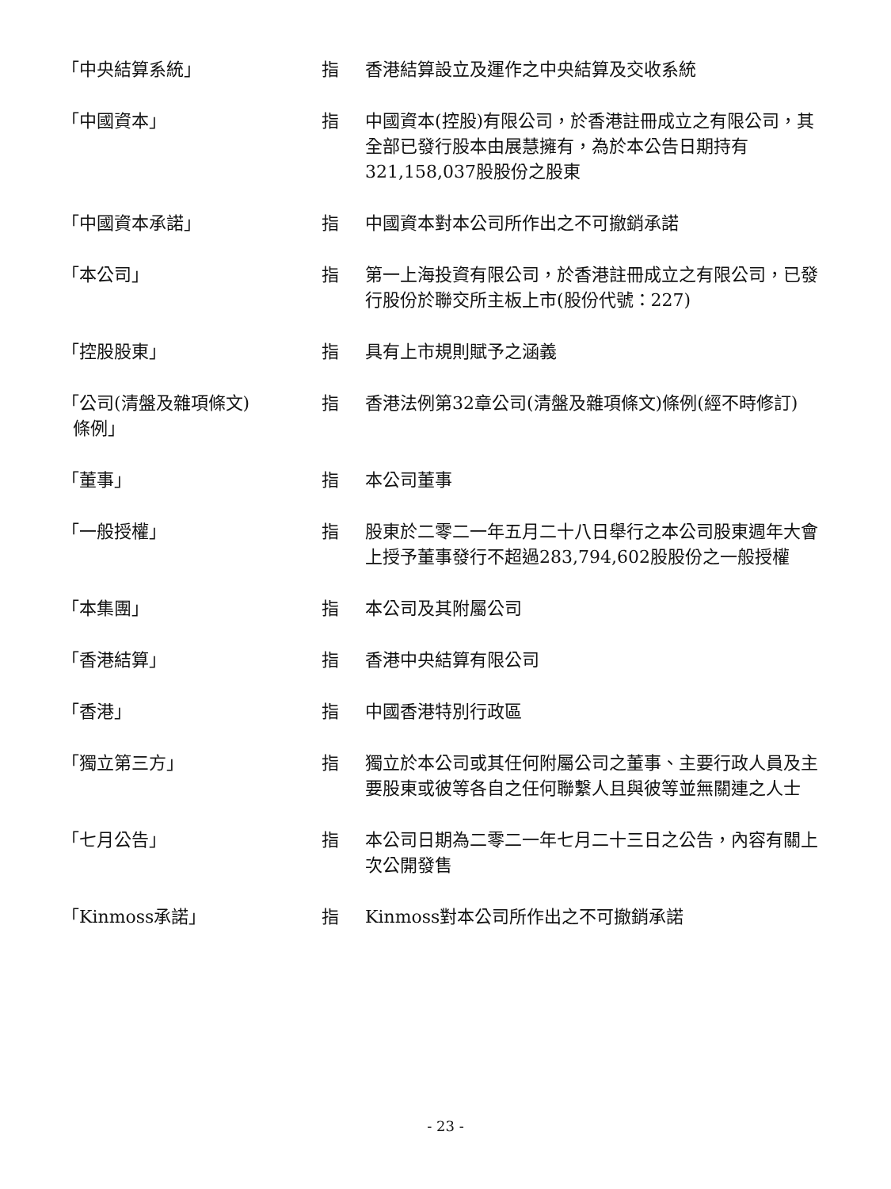「中央結算系統」 指 香港結算設立及運作之中央結算及交收系統
「中國資本」 指 中國資本(控股)有限公司，於香港註冊成立之有限公司，其全部已發行股本由展慧擁有，為於本公告日期持有321,158,037股股份之股東
「中國資本承諾」 指 中國資本對本公司所作出之不可撤銷承諾
「本公司」 指 第一上海投資有限公司，於香港註冊成立之有限公司，已發行股份於聯交所主板上市(股份代號：227)
「控股股東」 指 具有上市規則賦予之涵義
「公司(清盤及雜項條文)
條例」
指 香港法例第32章公司(清盤及雜項條文)條例(經不時修訂)
「董事」 指 本公司董事
「一般授權」 指 股東於二零二一年五月二十八日舉行之本公司股東週年大會上授予董事發行不超過283,794,602股股份之一般授權
「本集團」 指 本公司及其附屬公司
「香港結算」 指 香港中央結算有限公司
「香港」 指 中國香港特別行政區
「獨立第三方」 指 獨立於本公司或其任何附屬公司之董事、主要行政人員及主要股東或彼等各自之任何聯繫人且與彼等並無關連之人士
「七月公告」 指 本公司日期為二零二一年七月二十三日之公告，內容有關上次公開發售
「Kinmoss承諾」 指 Kinmoss對本公司所作出之不可撤銷承諾
- 23 -